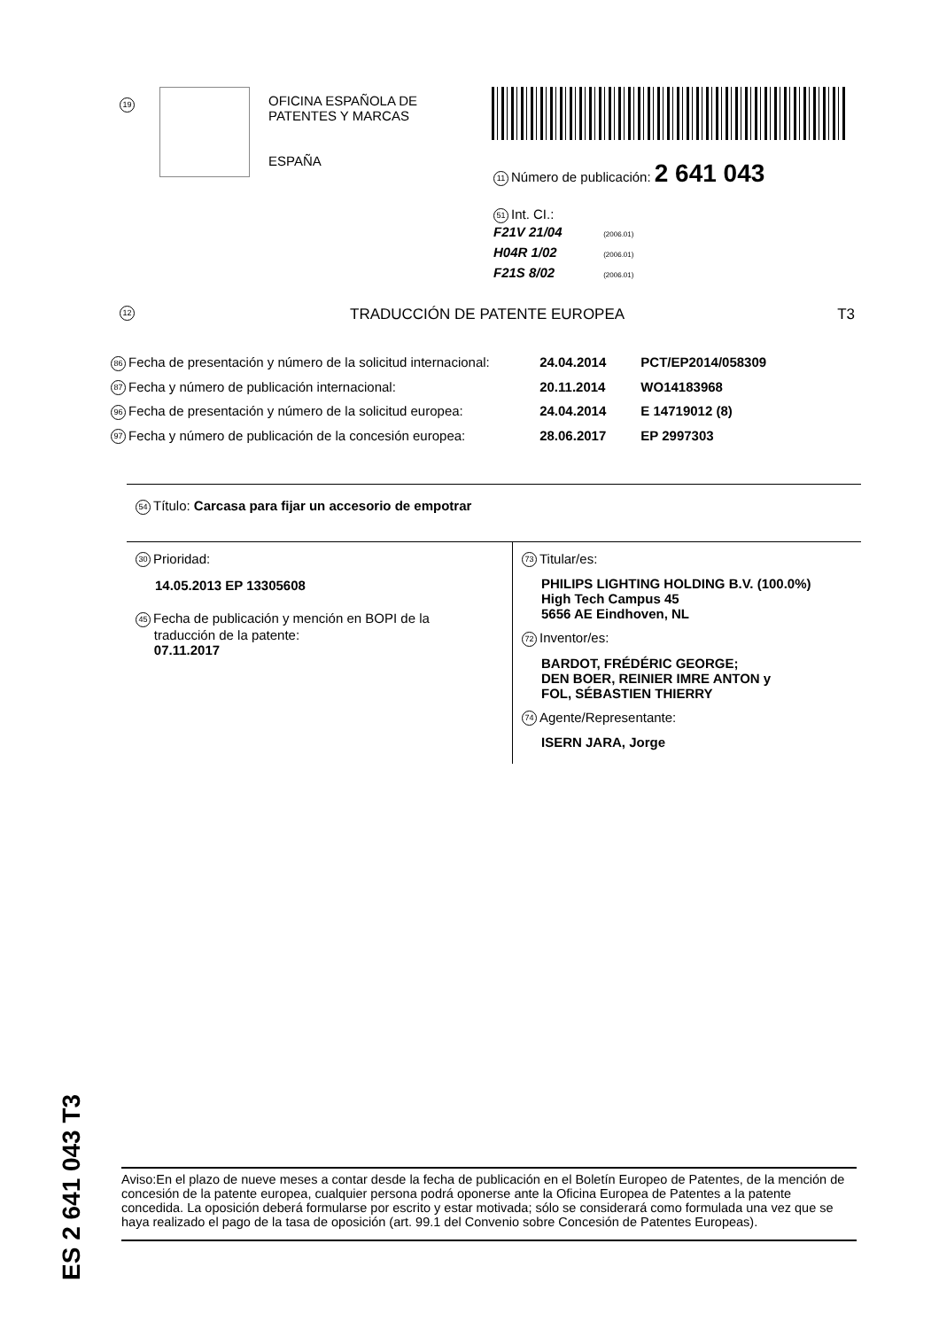19
OFICINA ESPAÑOLA DE
PATENTES Y MARCAS
ESPAÑA
11 Número de publicación: 2 641 043
51 Int. CI.:
F21V 21/04 (2006.01)
H04R 1/02 (2006.01)
F21S 8/02 (2006.01)
12 TRADUCCIÓN DE PATENTE EUROPEA T3
86 Fecha de presentación y número de la solicitud internacional: 24.04.2014 PCT/EP2014/058309
87 Fecha y número de publicación internacional: 20.11.2014 WO14183968
96 Fecha de presentación y número de la solicitud europea: 24.04.2014 E 14719012 (8)
97 Fecha y número de publicación de la concesión europea: 28.06.2017 EP 2997303
54 Título: Carcasa para fijar un accesorio de empotrar
30 Prioridad:
14.05.2013 EP 13305608
45 Fecha de publicación y mención en BOPI de la
traducción de la patente:
07.11.2017
73 Titular/es:
PHILIPS LIGHTING HOLDING B.V. (100.0%)
High Tech Campus 45
5656 AE Eindhoven, NL
72 Inventor/es:
BARDOT, FRÉDÉRIC GEORGE;
DEN BOER, REINIER IMRE ANTON y
FOL, SÉBASTIEN THIERRY
74 Agente/Representante:
ISERN JARA, Jorge
ES 2 641 043 T3
Aviso:En el plazo de nueve meses a contar desde la fecha de publicación en el Boletín Europeo de Patentes, de la mención de concesión de la patente europea, cualquier persona podrá oponerse ante la Oficina Europea de Patentes a la patente concedida. La oposición deberá formularse por escrito y estar motivada; sólo se considerará como formulada una vez que se haya realizado el pago de la tasa de oposición (art. 99.1 del Convenio sobre Concesión de Patentes Europeas).